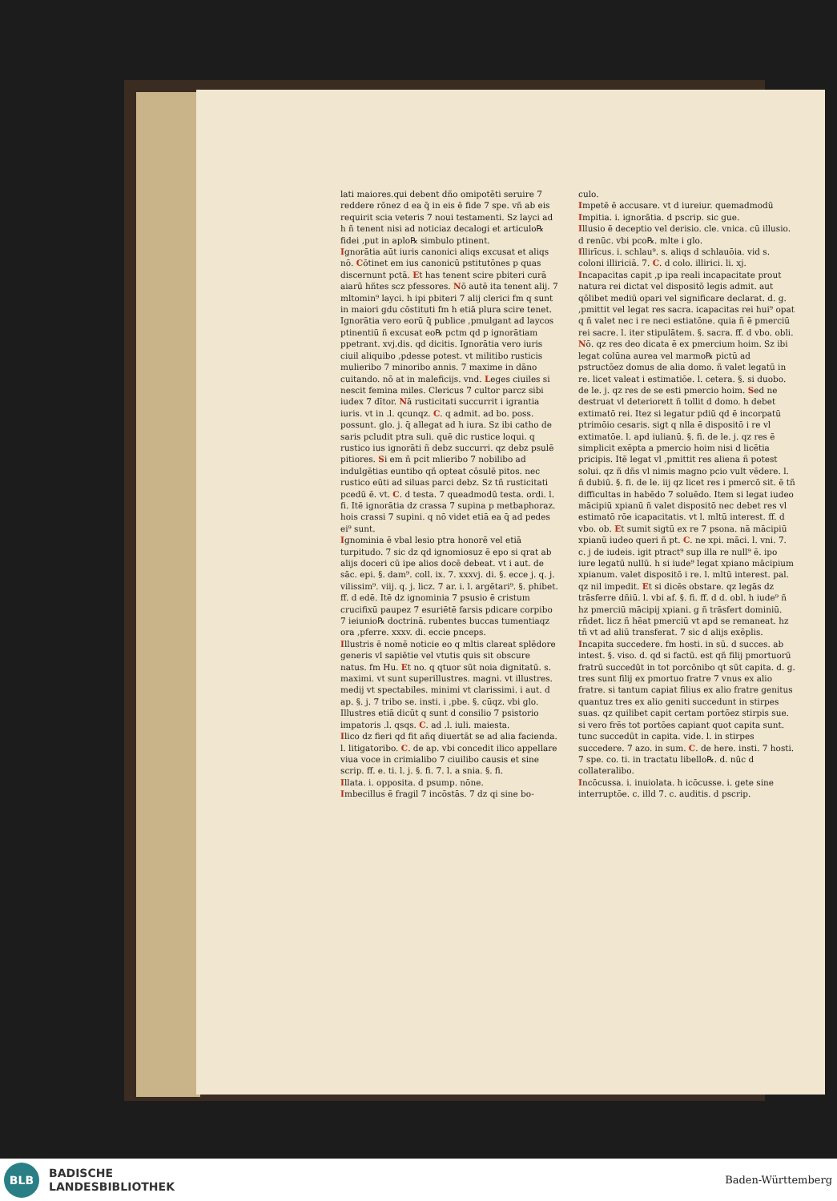lati maiores.qui debent dño omipotēti seruire 7 reddere rōnez d ea q̄ in eis ē fide 7 spe. vñ ab eis requirit scia veteris 7 noui testamenti. Sz layci ad h ñ tenent nisi ad noticiaz decalogi et articulo℞ fidei ,put in aplo℞ simbulo ptinent.
Ignorātia aūt iuris canonici aliqs excusat et aliqs nō. Cōtinet em ius canonicū pstitutōnes p quas discernunt pctā. Et has tenent scire pbiteri curā aiarū hñtes scz pfessores. Nō autē ita tenent alij. 7 mltomin⁹ layci. h ipi pbiteri 7 alij clerici fm q sunt in maiori gdu cōstituti fm h etiā plura scire tenet. Ignorātia vero eorū q̄ publice ,pmulgant ad laycos ptinentiū ñ excusat eo℞ pctm qd p ignorātiam ppetrant. xvj.dis. qd dicitis. Ignorātia vero iuris ciuil aliquibo ,pdesse potest. vt militibo rusticis mulieribo 7 minoribo annis. 7 maxime in dāno cuitando. nō at in maleficijs. vnd. Leges ciuiles si nescit femina miles. Clericus 7 cultor parcz sibi iudex 7 dītor. Nā rusticitati succurrit i igrantia iuris. vt in .l. qcunqz. C. q admit. ad bo. poss. possunt. glo. j. q̄ allegat ad h iura. Sz ibi catho de saris pcludit ptra suli. quē dic rustice loqui. q rustico ius ignorāti ñ debz succurri. qz debz psulē pitiores. Si em ñ pcit mlieribo 7 nobilibo ad indulgētias euntibo qñ opteat cōsulē pitos. nec rustico eūti ad siluas parci debz. Sz tñ rusticitati pcedū ē. vt. C. d testa. 7 queadmodū testa. ordi. l. fi. Itē ignorātia dz crassa 7 supina p metbaphoraz. hois crassi 7 supini. q nō videt etiā ea q̄ ad pedes ei⁹ sunt.
Ignominia ē vbal lesio ptra honorē vel etiā turpitudo. 7 sic dz qd ignomiosuz ē epo si qrat ab alijs doceri cū ipe alios docē debeat. vt i aut. de sāc. epi. §. dam⁹. coll. ix. 7. xxxvj. di. §. ecce j. q. j. vilissim⁹. viij. q. j. licz. 7 ar. i. l. argētari⁹. §. phibet. ff. d edē. Itē dz ignominia 7 psusio ē cristum crucifixū paupez 7 esuriētē farsis pdicare corpibo 7 ieiunio℞ doctrinā. rubentes buccas tumentiaqz ora ,pferre. xxxv. di. eccie pnceps.
Illustris ē nomē noticie eo q mltis clareat splēdore generis vl sapiētie vel vtutis quis sit obscure natus. fm Hu. Et no. q qtuor sūt noia dignitatū. s. maximi. vt sunt superillustres. magni. vt illustres. medij vt spectabiles. minimi vt clarissimi. i aut. d ap. §. j. 7 tribo se. insti. i ,pbe. §. cūqz. vbi glo. Illustres etiā dicūt q sunt d consilio 7 psistorio impatoris .l. qsqs. C. ad .l. iuli. maiesta.
Ilico dz fieri qd fit añq diuertāt se ad alia facienda. l. litigatoribo. C. de ap. vbi concedit ilico appellare viua voce in crimialibo 7 ciuilibo causis et sine scrip. ff. e. ti. l. j. §. fi. 7. l. a snia. §. fi.
Illata. i. opposita. d psump. nōne.
Imbecillus ē fragil 7 incōstās. 7 dz qi sine bo-
culo.
Impetē ē accusare. vt d iureiur. quemadmodū
Impitia. i. ignorātia. d pscrip. sic gue.
Illusio ē deceptio vel derisio. cle. vnica. cū illusio. d renūc. vbi pco℞. mlte i glo.
Illirīcus. i. schlau⁹. s. aliqs d schlauōia. vid s. coloni illiriciā. 7. C. d colo. illirici. li. xj.
Incapacitas capit ,p ipa reali incapacitate prout natura rei dictat vel dispositō legis admit. aut qōlibet mediū opari vel significare declarat. d. g. ,pmittit vel legat res sacra. icapacitas rei hui⁹ opat q ñ valet nec i re neci estiatōne. quia ñ ē pmerciū rei sacre. l. iter stipulātem. §. sacra. ff. d vbo. obli. Nō. qz res deo dicata ē ex pmercium hoim. Sz ibi legat colūna aurea vel marmo℞ pictū ad pstructōez domus de alia domo. ñ valet legatū in re. licet valeat i estimatiōe. l. cetera. §. si duobo. de le. j. qz res de se esti pmercio hoim. Sed ne destruat vl deteriorett ñ tollit d domo. h debet extimatō rei. Itez si legatur pdiū qd ē incorpatū ptrimōio cesaris. sigt q nlla ē dispositō i re vl extimatōe. l. apd iulianū. §. fi. de le. j. qz res ē simplicit exēpta a pmercio hoim nisi d licētia pricipis. Itē legat vl ,pmittit res aliena ñ potest solui. qz ñ dñs vl nimis magno pcio vult vēdere. l. ñ dubiū. §. fi. de le. iij qz licet res i pmercō sit. ē tñ difficultas in habēdo 7 soluēdo. Item si legat iudeo mācipiū xpianū ñ valet dispositō nec debet res vl estimatō rōe icapacitatis. vt l. mltū interest. ff. d vbo. ob. Et sumit sigtū ex re 7 psona. nā mācipiū xpianū iudeo queri ñ pt. C. ne xpi. māci. l. vni. 7. c. j de iudeis. igit ptract⁹ sup illa re null⁹ ē. ipo iure legatū nullū. h si iude⁹ legat xpiano mācipium xpianum. valet dispositō i re. l. mltū interest. pal. qz nil impedit. Et si dicēs obstare. qz legās dz trāsferre dñiū. l. vbi af. §. fi. ff. d d. obl. h iude⁹ ñ hz pmerciū mācipij xpiani. g ñ trāsfert dominiū. rñdet. licz ñ hēat pmerciū vt apd se remaneat. hz tñ vt ad aliū transferat. 7 sic d alijs exēplis.
Incapita succedere. fm hosti. in sū. d succes. ab intest. §. viso. d. qd si factū. est qñ filij pmortuorū fratrū succedūt in tot porcōnibo qt sūt capita. d. g. tres sunt filij ex pmortuo fratre 7 vnus ex alio fratre. si tantum capiat filius ex alio fratre genitus quantuz tres ex alio geniti succedunt in stirpes suas. qz quilibet capit certam portōez stirpis sue. si vero frēs tot portōes capiant quot capita sunt. tunc succedūt in capita. vide. l. in stirpes succedere. 7 azo. in sum. C. de here. insti. 7 hosti. 7 spe. co. ti. in tractatu libello℞. d. nūc d collateralibo.
Incōcussa. i. inuiolata. h icōcusse. i. gete sine interruptōe. c. illd 7. c. auditis. d pscrip.
BLB
BADISCHE
LANDESBIBLIOTHEK
Baden-Württemberg